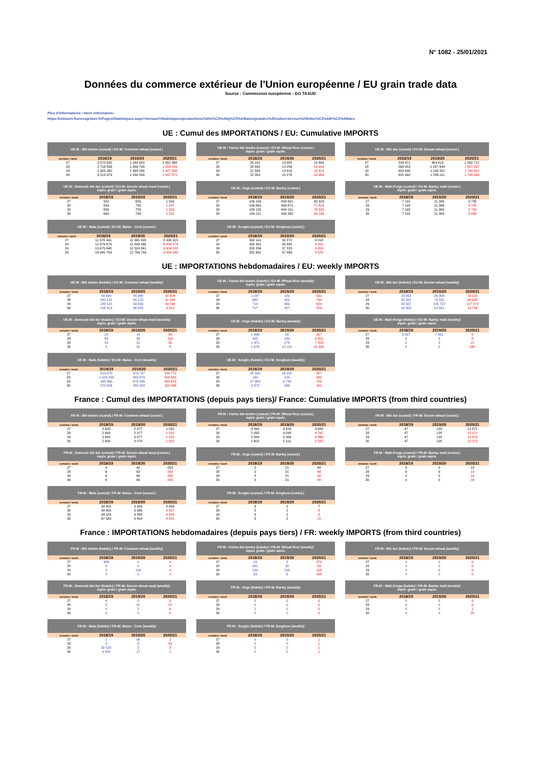N° 1082 - 25/01/2021
Données du commerce extérieur de l'Union européenne / EU grain trade data
Source : Commission européenne - DG TAXUD
Plus d'informations / more information :
https://visionet.franceagrimer.fr/Pages/Statistiques.aspx?menuurl=Statistiques/productions%20v%C3%A9g%C3%A9tales/grandes%20cultures/revue%20Infoc%C3%A9r%C3%A9ales
UE : Cumul des IMPORTATIONS / EU: Cumulative IMPORTS
| UE-M : Blé tendre (cumul) / EU-M: Common wheat (cumul.) | | | |
| --- | --- | --- | --- |
| semaine / week | 2018/19 | 2019/20 | 2020/21 |
| 27 | 2 472 505 | 1 264 623 | 1 352 468 |
| 28 | 2 716 636 | 1 309 793 | 1 383 765 |
| 29 | 2 905 160 | 1 368 246 | 1 427 563 |
| 30 | 3 013 973 | 1 434 339 | 1 437 372 |
| UE-M : Farine blé tendre (cumul) / EU-M: Wheat flour (cumul.) équiv. grain / grain equiv. | | | |
| --- | --- | --- | --- |
| semaine / week | 2018/19 | 2019/20 | 2020/21 |
| 27 | 20 181 | 13 955 | 14 890 |
| 28 | 20 842 | 14 256 | 15 684 |
| 29 | 21 556 | 14 818 | 16 313 |
| 30 | 22 263 | 15 276 | 16 869 |
| UE-M : Blé dur (cumul) / EU-M: Durum wheat (cumul.) | | | |
| --- | --- | --- | --- |
| semaine / week | 2018/19 | 2019/20 | 2020/21 |
| 27 | 533 971 | 954 613 | 1 562 712 |
| 28 | 569 053 | 1 027 644 | 1 657 037 |
| 29 | 602 690 | 1 183 351 | 1 784 310 |
| 30 | 631 492 | 1 236 011 | 1 798 066 |
| UE-M : Semoule blé dur (cumul) / EU-M: Durum wheat meal (cumul.) équiv. grain / grain équiv. | | | |
| --- | --- | --- | --- |
| semaine / week | 2018/19 | 2019/20 | 2020/21 |
| 27 | 552 | 633 | 1 042 |
| 28 | 639 | 732 | 1 197 |
| 29 | 656 | 753 | 1 223 |
| 30 | 660 | 784 | 1 231 |
| UE-M : Orge (cumul) / EU-M: Barley (cumul.) | | | |
| --- | --- | --- | --- |
| semaine / week | 2018/19 | 2019/20 | 2020/21 |
| 27 | 106 159 | 493 631 | 68 323 |
| 28 | 106 664 | 493 875 | 71 624 |
| 29 | 108 135 | 494 151 | 78 833 |
| 30 | 109 211 | 506 260 | 93 166 |
| UE-M : Malt d'orge (cumul) / EU-M: Barley malt (cumul.) équiv. grain / grain equiv. | | | |
| --- | --- | --- | --- |
| semaine / week | 2018/19 | 2019/20 | 2020/21 |
| 27 | 7 191 | 11 396 | 3 735 |
| 28 | 7 192 | 11 396 | 3 735 |
| 29 | 7 192 | 11 399 | 3 750 |
| 30 | 7 192 | 11 400 | 4 090 |
| UE-M : Maïs (cumul) / EU-M: Maize - Corn (cumul.) | | | |
| --- | --- | --- | --- |
| semaine / week | 2018/19 | 2019/20 | 2020/21 |
| 27 | 11 876 441 | 11 365 393 | 8 430 915 |
| 28 | 12 979 679 | 11 849 266 | 8 934 578 |
| 29 | 13 475 648 | 12 524 361 | 9 304 202 |
| 30 | 14 045 703 | 12 789 754 | 9 454 548 |
| UE-M : Sorgho (cumul) / EU-M: Sorghum (cumul.) | | | |
| --- | --- | --- | --- |
| semaine / week | 2018/19 | 2019/20 | 2020/21 |
| 27 | 300 141 | 30 270 | 8 818 |
| 28 | 300 301 | 30 485 | 9 200 |
| 29 | 328 284 | 37 223 | 9 359 |
| 30 | 331 661 | 37 489 | 9 520 |
UE : IMPORTATIONS hebdomadaires / EU: weekly IMPORTS
| UE-M : Blé tendre (hebdo) / EU-M: Common wheat (weekly) | | | |
| --- | --- | --- | --- |
| semaine / week | 2018/19 | 2019/20 | 2020/21 |
| 27 | 54 694 | 45 968 | 42 504 |
| 28 | 244 131 | 45 170 | 31 296 |
| 29 | 188 525 | 58 454 | 43 798 |
| 30 | 108 813 | 66 093 | 9 810 |
| UE-M : Farine blé tendre (hebdo) / EU-M: Wheat flour (weekly) équiv. grain / grain equiv. | | | |
| --- | --- | --- | --- |
| semaine / week | 2018/19 | 2019/20 | 2020/21 |
| 27 | 1 247 | 181 | 531 |
| 28 | 662 | 301 | 794 |
| 29 | 714 | 563 | 629 |
| 30 | 707 | 457 | 556 |
| UE-M : Blé dur (hebdo) / EU-M: Durum wheat (weekly) | | | |
| --- | --- | --- | --- |
| semaine / week | 2018/19 | 2019/20 | 2020/21 |
| 27 | 23 062 | 26 906 | 79 102 |
| 28 | 35 081 | 73 031 | 94 325 |
| 29 | 33 637 | 155 707 | 127 273 |
| 30 | 28 802 | 52 661 | 13 756 |
| UE-M : Semoule blé dur (hebdo) / EU-M: Durum wheat meal (weekly) équiv. grain / grain équiv. | | | |
| --- | --- | --- | --- |
| semaine / week | 2018/19 | 2019/20 | 2020/21 |
| 27 | 22 | 18 | 36 |
| 28 | 88 | 98 | 155 |
| 29 | 16 | 21 | 26 |
| 30 | 5 | 31 | 8 |
| UE-M : Orge (hebdo) / EU-M: Barley (weekly) | | | |
| --- | --- | --- | --- |
| semaine / week | 2018/19 | 2019/20 | 2020/21 |
| 27 | 1 496 | 56 | 267 |
| 28 | 505 | 243 | 3 301 |
| 29 | 1 471 | 276 | 7 209 |
| 30 | 1 076 | 12 110 | 14 332 |
| UE-M : Malt d'orge (hebdo) / EU-M: Barley malt (weekly) équiv. grain / grain equiv. | | | |
| --- | --- | --- | --- |
| semaine / week | 2018/19 | 2019/20 | 2020/21 |
| 27 | 3 927 | 7 001 | 0 |
| 28 | 0 | 0 | 0 |
| 29 | 0 | 3 | 15 |
| 30 | 0 | 0 | 340 |
| UE-M : Maïs (hebdo) / EU-M: Maize - Corn (weekly) | | | |
| --- | --- | --- | --- |
| semaine / week | 2018/19 | 2019/20 | 2020/21 |
| 27 | 519 870 | 574 737 | 244 772 |
| 28 | 1 103 238 | 483 873 | 503 663 |
| 29 | 495 969 | 675 095 | 369 623 |
| 30 | 570 056 | 265 393 | 150 346 |
| UE-M : Sorgho (hebdo) / EU-M: Sorghum (weekly) | | | |
| --- | --- | --- | --- |
| semaine / week | 2018/19 | 2019/20 | 2020/21 |
| 27 | 25 500 | 16 352 | 357 |
| 28 | 160 | 215 | 382 |
| 29 | 27 983 | 6 738 | 159 |
| 30 | 3 378 | 266 | 161 |
France : Cumul des IMPORTATIONS (depuis pays tiers)/ France: Cumulative IMPORTS (from third countries)
| FR-M : Blé tendre (cumul) / FR-M: Common wheat (cumul.) | | | |
| --- | --- | --- | --- |
| semaine / week | 2018/19 | 2019/20 | 2020/21 |
| 27 | 2 690 | 2 977 | 1 022 |
| 28 | 2 690 | 2 977 | 1 022 |
| 29 | 2 692 | 3 077 | 1 022 |
| 30 | 2 692 | 3 078 | 1 022 |
| FR-M : Farine blé tendre (cumul) / FR-M: Wheat flour (cumul.) équiv. grain / grain equiv. | | | |
| --- | --- | --- | --- |
| semaine / week | 2018/19 | 2019/20 | 2020/21 |
| 27 | 4 444 | 4 816 | 4 688 |
| 28 | 5 435 | 4 848 | 4 747 |
| 29 | 5 569 | 5 006 | 4 864 |
| 30 | 5 602 | 5 011 | 5 032 |
| FR-M : Blé dur (cumul) / FR-M: Durum wheat (cumul.) | | | |
| --- | --- | --- | --- |
| semaine / week | 2018/19 | 2019/20 | 2020/21 |
| 27 | 47 | 128 | 12 371 |
| 28 | 47 | 128 | 12 371 |
| 29 | 47 | 128 | 12 373 |
| 30 | 47 | 128 | 12 373 |
| FR-M : Semoule blé dur (cumul) / FR-M: Durum wheat meal (cumul.) équiv. grain / grain équiv. | | | |
| --- | --- | --- | --- |
| semaine / week | 2018/19 | 2019/20 | 2020/21 |
| 27 | 4 | 42 | 253 |
| 28 | 6 | 63 | 284 |
| 29 | 6 | 66 | 290 |
| 30 | 6 | 66 | 290 |
| FR-M : Orge (cumul) / FR-M: Barley (cumul.) | | | |
| --- | --- | --- | --- |
| semaine / week | 2018/19 | 2019/20 | 2020/21 |
| 27 | 2 | 21 | 48 |
| 28 | 2 | 21 | 48 |
| 29 | 3 | 21 | 48 |
| 30 | 3 | 21 | 48 |
| FR-M : Malt d'orge (cumul) / FR-M: Barley malt (cumul.) équiv. grain / grain equiv. | | | |
| --- | --- | --- | --- |
| semaine / week | 2018/19 | 2019/20 | 2020/21 |
| 27 | 0 | 0 | 13 |
| 28 | 0 | 0 | 13 |
| 29 | 0 | 0 | 14 |
| 30 | 0 | 0 | 38 |
| FR-M : Maïs (cumul) / FR-M: Maize - Corn (cumul.) | | | |
| --- | --- | --- | --- |
| semaine / week | 2018/19 | 2019/20 | 2020/21 |
| 27 | 34 502 | 9 383 | 4 806 |
| 28 | 34 505 | 9 386 | 4 837 |
| 29 | 64 525 | 9 388 | 4 839 |
| 30 | 67 580 | 9 404 | 4 841 |
| FR-M : Sorgho (cumul) / FR-M: Sorghum (cumul.) | | | |
| --- | --- | --- | --- |
| semaine / week | 2018/19 | 2019/20 | 2020/21 |
| 27 | 3 | 2 | 7 |
| 28 | 3 | 2 | 8 |
| 29 | 3 | 2 | 9 |
| 30 | 3 | 2 | 10 |
France : IMPORTATIONS hebdomadaires (depuis pays tiers) / FR: weekly IMPORTS (from third countries)
| FR-M : Blé tendre (hebdo) / FR-M: Common wheat (weekly) | | | |
| --- | --- | --- | --- |
| semaine / week | 2018/19 | 2019/20 | 2020/21 |
| 27 | 304 | 0 | 0 |
| 28 | 0 | 0 | 0 |
| 29 | 2 | 100 | 0 |
| 30 | 0 | 0 | 1 |
| FR-M : Farine blé tendre (hebdo) / FR-M: Wheat flour (weekly) équiv. grain / grain equiv. | | | |
| --- | --- | --- | --- |
| semaine / week | 2018/19 | 2019/20 | 2020/21 |
| 27 | 15 | 5 | 370 |
| 28 | 991 | 32 | 59 |
| 29 | 133 | 158 | 116 |
| 30 | 33 | 6 | 168 |
| FR-M : Blé dur (hebdo) / FR-M: Durum wheat (weekly) | | | |
| --- | --- | --- | --- |
| semaine / week | 2018/19 | 2019/20 | 2020/21 |
| 27 | 1 | 0 | 0 |
| 28 | 0 | 0 | 0 |
| 29 | 0 | 0 | 0 |
| 30 | 0 | 0 | 0 |
| FR-M : Semoule blé dur (hebdo) / FR-M: Durum wheat meal (weekly) équiv. grain / grain équiv. | | | |
| --- | --- | --- | --- |
| semaine / week | 2018/19 | 2019/20 | 2020/21 |
| 27 | 4 | 0 | 0 |
| 28 | 2 | 21 | 31 |
| 29 | 0 | 2 | 6 |
| 30 | 0 | 0 | 0 |
| FR-M : Orge (hebdo) / FR-M: Barley (weekly) | | | |
| --- | --- | --- | --- |
| semaine / week | 2018/19 | 2019/20 | 2020/21 |
| 27 | 0 | 0 | 0 |
| 28 | 0 | 0 | 0 |
| 29 | 1 | 0 | 0 |
| 30 | 0 | 0 | 0 |
| FR-M : Malt d'orge (hebdo) / FR-M: Barley malt (weekly) équiv. grain / grain equiv. | | | |
| --- | --- | --- | --- |
| semaine / week | 2018/19 | 2019/20 | 2020/21 |
| 27 | 0 | 0 | 0 |
| 28 | 0 | 0 | 0 |
| 29 | 0 | 0 | 1 |
| 30 | 0 | 0 | 25 |
| FR-M : Maïs (hebdo) / FR-M: Maize - Corn (weekly) | | | |
| --- | --- | --- | --- |
| semaine / week | 2018/19 | 2019/20 | 2020/21 |
| 27 | 1 | 56 | 2 |
| 28 | 3 | 3 | 30 |
| 29 | 30 020 | 2 | 3 |
| 30 | 3 055 | 17 | 1 |
| FR-M : Sorgho (hebdo) / FR-M: Sorghum (weekly) | | | |
| --- | --- | --- | --- |
| semaine / week | 2018/19 | 2019/20 | 2020/21 |
| 27 | 0 | 0 | 1 |
| 28 | 0 | 0 | 1 |
| 29 | 0 | 0 | 1 |
| 30 | 0 | 0 | 1 |